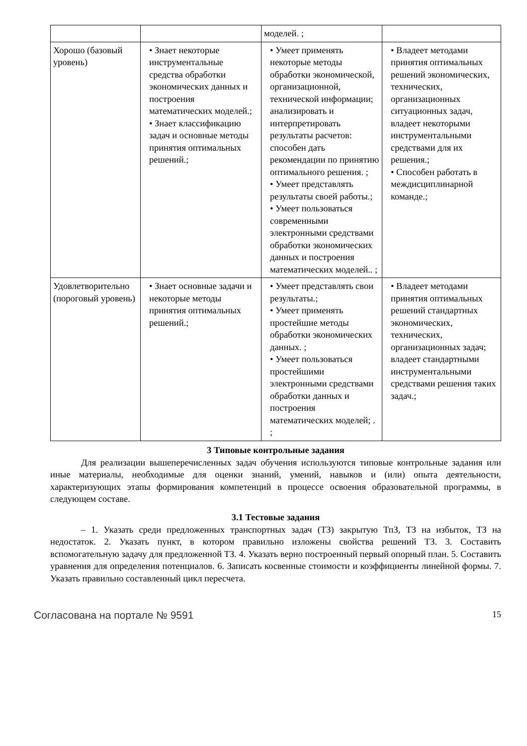| | | моделей. ; | |
| Хорошо (базовый уровень) | • Знает некоторые инструментальные средства обработки экономических данных и построения математических моделей.; • Знает классификацию задач и основные методы принятия оптимальных решений.; | • Умеет применять некоторые методы обработки экономической, организационной, технической информации; анализировать и интерпретировать результаты расчетов: способен дать рекомендации по принятию оптимального решения. ; • Умеет представлять результаты своей работы.; • Умеет пользоваться современными электронными средствами обработки экономических данных и построения математических моделей.. ; | • Владеет методами принятия оптимальных решений экономических, технических, организационных ситуационных задач, владеет некоторыми инструментальными средствами для их решения.; • Способен работать в междисциплинарной команде.; |
| Удовлетворительно (пороговый уровень) | • Знает основные задачи и некоторые методы принятия оптимальных решений.; | • Умеет представлять свои результаты.; • Умеет применять простейшие методы обработки экономических данных. ; • Умеет пользоваться простейшими электронными средствами обработки данных и построения математических моделей; . ; | • Владеет методами принятия оптимальных решений стандартных экономических, технических, организационных задач; владеет стандартными инструментальными средствами решения таких задач.; |
3 Типовые контрольные задания
Для реализации вышеперечисленных задач обучения используются типовые контрольные задания или иные материалы, необходимые для оценки знаний, умений, навыков и (или) опыта деятельности, характеризующих этапы формирования компетенций в процессе освоения образовательной программы, в следующем составе.
3.1 Тестовые задания
– 1. Указать среди предложенных транспортных задач (ТЗ) закрытую ТпЗ, ТЗ на избыток, ТЗ на недостаток. 2. Указать пункт, в котором правильно изложены свойства решений ТЗ. 3. Составить вспомогательную задачу для предложенной ТЗ. 4. Указать верно построенный первый опорный план. 5. Составить уравнения для определения потенциалов. 6. Записать косвенные стоимости и коэффициенты линейной формы. 7. Указать правильно составленный цикл пересчета.
Согласована на портале № 9591 15